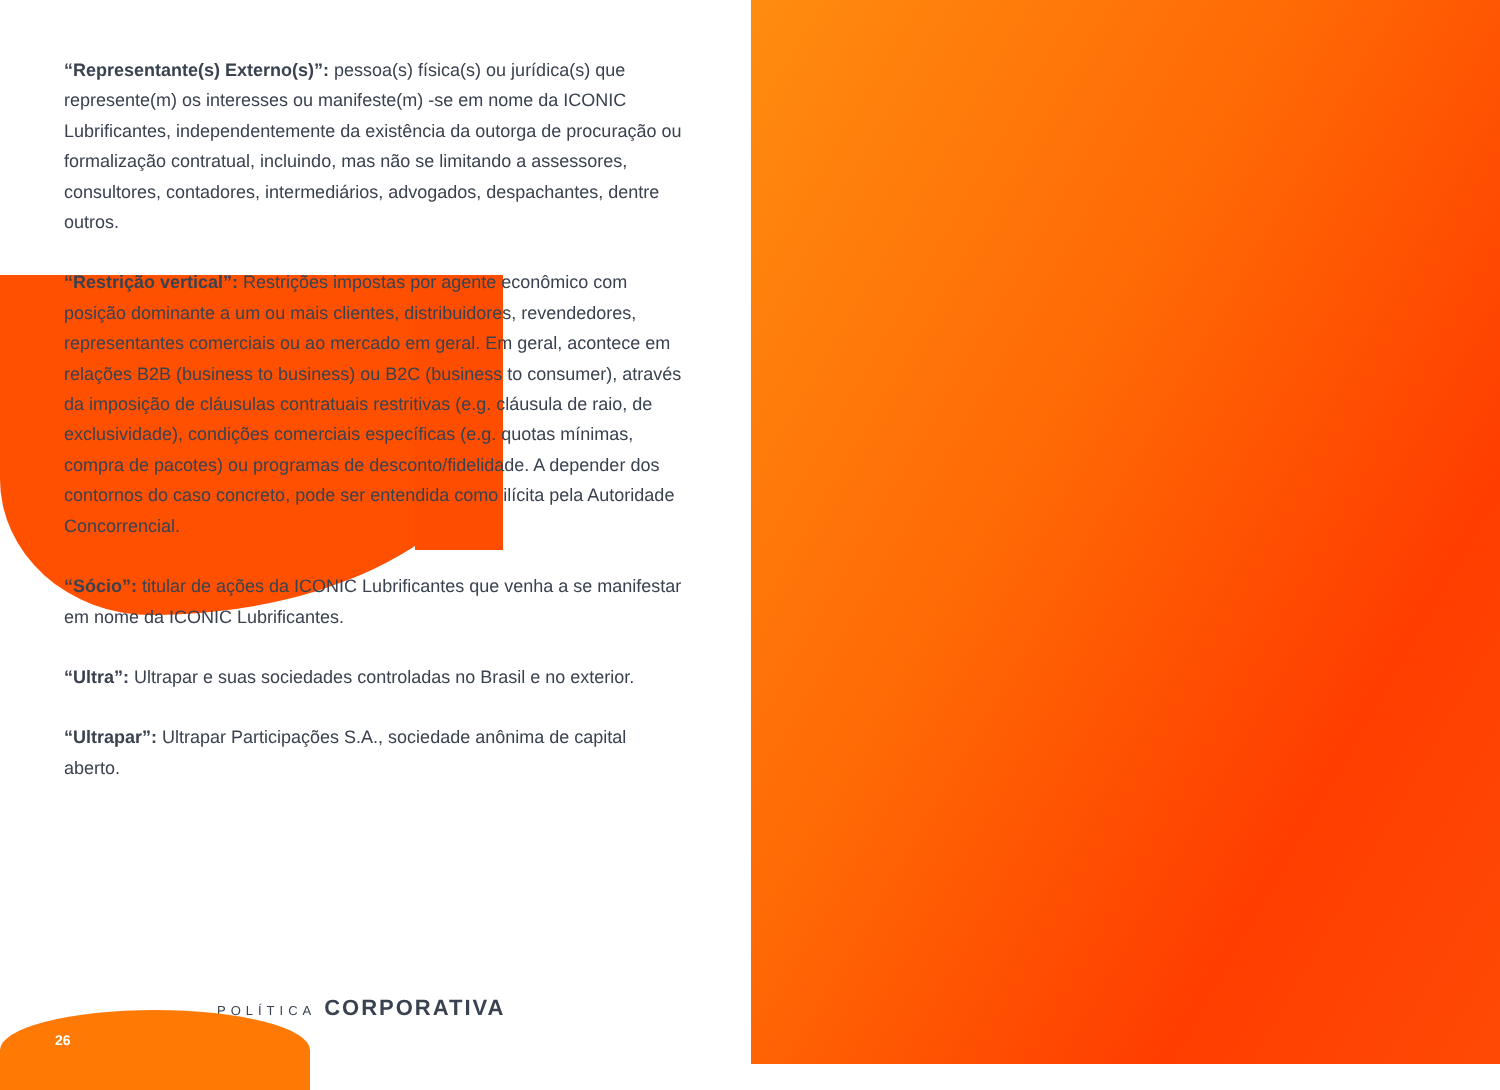“Representante(s) Externo(s)”: pessoa(s) física(s) ou jurídica(s) que represente(m) os interesses ou manifeste(m) -se em nome da ICONIC Lubrificantes, independentemente da existência da outorga de procuração ou formalização contratual, incluindo, mas não se limitando a assessores, consultores, contadores, intermediários, advogados, despachantes, dentre outros.
“Restrição vertical”: Restrições impostas por agente econômico com posição dominante a um ou mais clientes, distribuidores, revendedores, representantes comerciais ou ao mercado em geral. Em geral, acontece em relações B2B (business to business) ou B2C (business to consumer), através da imposição de cláusulas contratuais restritivas (e.g. cláusula de raio, de exclusividade), condições comerciais específicas (e.g. quotas mínimas, compra de pacotes) ou programas de desconto/fidelidade. A depender dos contornos do caso concreto, pode ser entendida como ilícita pela Autoridade Concorrencial.
“Sócio”: titular de ações da ICONIC Lubrificantes que venha a se manifestar em nome da ICONIC Lubrificantes.
“Ultra”: Ultrapar e suas sociedades controladas no Brasil e no exterior.
“Ultrapar”: Ultrapar Participações S.A., sociedade anônima de capital aberto.
POLÍTICA CORPORATIVA
26